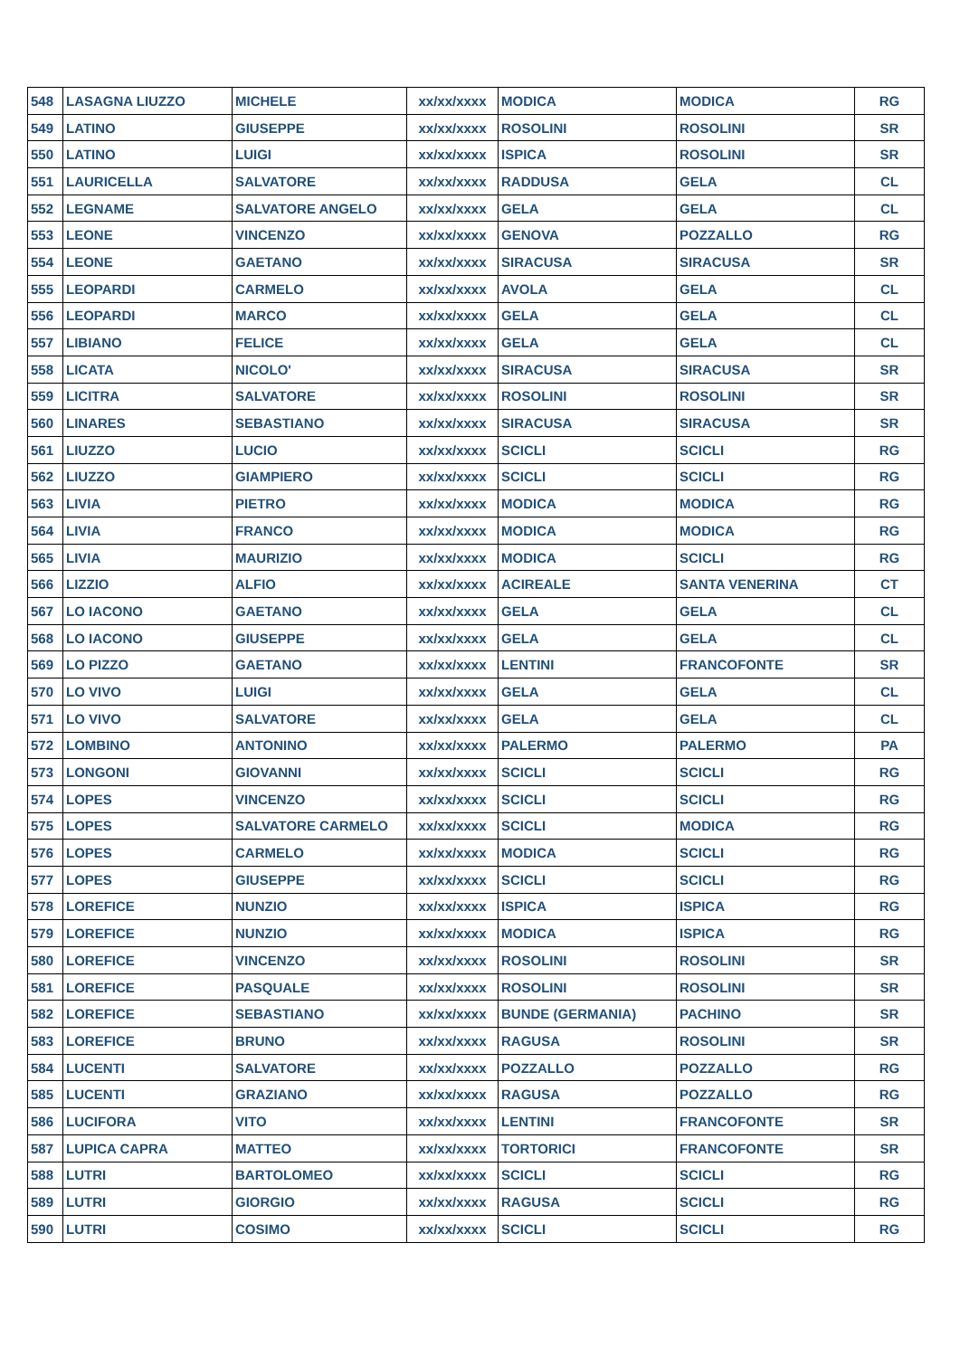| 548 | LASAGNA LIUZZO | MICHELE | xx/xx/xxxx | MODICA | MODICA | RG |
| 549 | LATINO | GIUSEPPE | xx/xx/xxxx | ROSOLINI | ROSOLINI | SR |
| 550 | LATINO | LUIGI | xx/xx/xxxx | ISPICA | ROSOLINI | SR |
| 551 | LAURICELLA | SALVATORE | xx/xx/xxxx | RADDUSA | GELA | CL |
| 552 | LEGNAME | SALVATORE ANGELO | xx/xx/xxxx | GELA | GELA | CL |
| 553 | LEONE | VINCENZO | xx/xx/xxxx | GENOVA | POZZALLO | RG |
| 554 | LEONE | GAETANO | xx/xx/xxxx | SIRACUSA | SIRACUSA | SR |
| 555 | LEOPARDI | CARMELO | xx/xx/xxxx | AVOLA | GELA | CL |
| 556 | LEOPARDI | MARCO | xx/xx/xxxx | GELA | GELA | CL |
| 557 | LIBIANO | FELICE | xx/xx/xxxx | GELA | GELA | CL |
| 558 | LICATA | NICOLO' | xx/xx/xxxx | SIRACUSA | SIRACUSA | SR |
| 559 | LICITRA | SALVATORE | xx/xx/xxxx | ROSOLINI | ROSOLINI | SR |
| 560 | LINARES | SEBASTIANO | xx/xx/xxxx | SIRACUSA | SIRACUSA | SR |
| 561 | LIUZZO | LUCIO | xx/xx/xxxx | SCICLI | SCICLI | RG |
| 562 | LIUZZO | GIAMPIERO | xx/xx/xxxx | SCICLI | SCICLI | RG |
| 563 | LIVIA | PIETRO | xx/xx/xxxx | MODICA | MODICA | RG |
| 564 | LIVIA | FRANCO | xx/xx/xxxx | MODICA | MODICA | RG |
| 565 | LIVIA | MAURIZIO | xx/xx/xxxx | MODICA | SCICLI | RG |
| 566 | LIZZIO | ALFIO | xx/xx/xxxx | ACIREALE | SANTA VENERINA | CT |
| 567 | LO IACONO | GAETANO | xx/xx/xxxx | GELA | GELA | CL |
| 568 | LO IACONO | GIUSEPPE | xx/xx/xxxx | GELA | GELA | CL |
| 569 | LO PIZZO | GAETANO | xx/xx/xxxx | LENTINI | FRANCOFONTE | SR |
| 570 | LO VIVO | LUIGI | xx/xx/xxxx | GELA | GELA | CL |
| 571 | LO VIVO | SALVATORE | xx/xx/xxxx | GELA | GELA | CL |
| 572 | LOMBINO | ANTONINO | xx/xx/xxxx | PALERMO | PALERMO | PA |
| 573 | LONGONI | GIOVANNI | xx/xx/xxxx | SCICLI | SCICLI | RG |
| 574 | LOPES | VINCENZO | xx/xx/xxxx | SCICLI | SCICLI | RG |
| 575 | LOPES | SALVATORE CARMELO | xx/xx/xxxx | SCICLI | MODICA | RG |
| 576 | LOPES | CARMELO | xx/xx/xxxx | MODICA | SCICLI | RG |
| 577 | LOPES | GIUSEPPE | xx/xx/xxxx | SCICLI | SCICLI | RG |
| 578 | LOREFICE | NUNZIO | xx/xx/xxxx | ISPICA | ISPICA | RG |
| 579 | LOREFICE | NUNZIO | xx/xx/xxxx | MODICA | ISPICA | RG |
| 580 | LOREFICE | VINCENZO | xx/xx/xxxx | ROSOLINI | ROSOLINI | SR |
| 581 | LOREFICE | PASQUALE | xx/xx/xxxx | ROSOLINI | ROSOLINI | SR |
| 582 | LOREFICE | SEBASTIANO | xx/xx/xxxx | BUNDE (GERMANIA) | PACHINO | SR |
| 583 | LOREFICE | BRUNO | xx/xx/xxxx | RAGUSA | ROSOLINI | SR |
| 584 | LUCENTI | SALVATORE | xx/xx/xxxx | POZZALLO | POZZALLO | RG |
| 585 | LUCENTI | GRAZIANO | xx/xx/xxxx | RAGUSA | POZZALLO | RG |
| 586 | LUCIFORA | VITO | xx/xx/xxxx | LENTINI | FRANCOFONTE | SR |
| 587 | LUPICA CAPRA | MATTEO | xx/xx/xxxx | TORTORICI | FRANCOFONTE | SR |
| 588 | LUTRI | BARTOLOMEO | xx/xx/xxxx | SCICLI | SCICLI | RG |
| 589 | LUTRI | GIORGIO | xx/xx/xxxx | RAGUSA | SCICLI | RG |
| 590 | LUTRI | COSIMO | xx/xx/xxxx | SCICLI | SCICLI | RG |